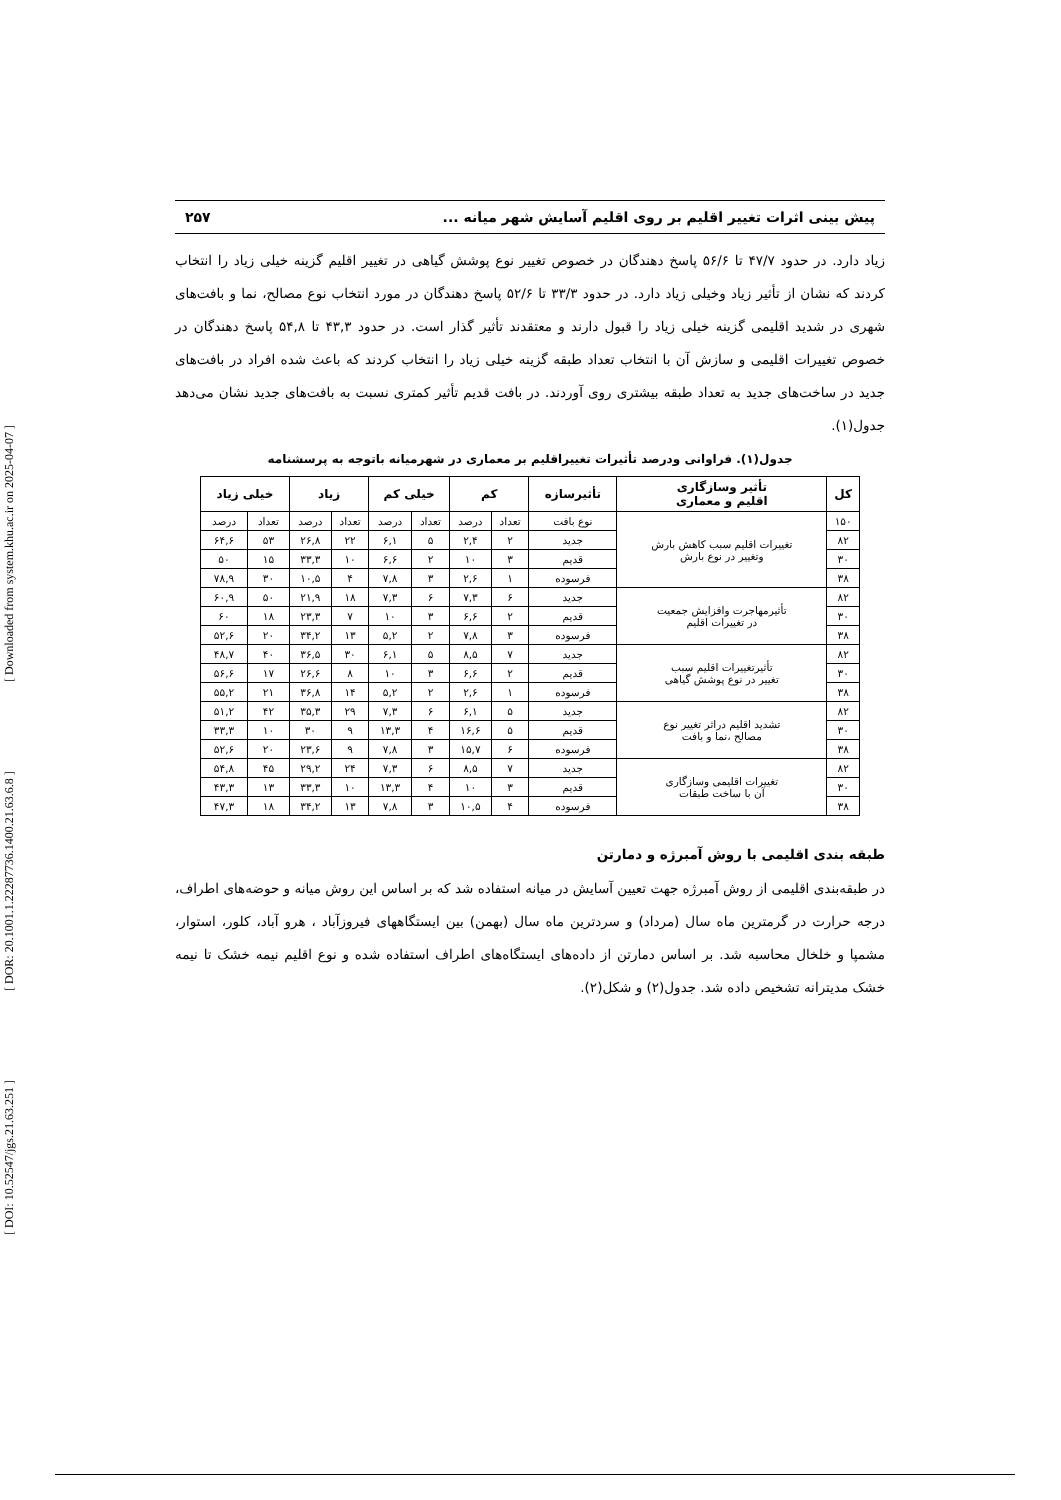[ DOI: 10.52547/jgs.21.63.251 ] [ DOR: 20.1001.1.22287736.1400.21.63.6.8 ] [ Downloaded from system.khu.ac.ir on 2025-04-07 ]
پیش بینی اثرات تغییر اقلیم بر روی اقلیم آسایش شهر میانه ... ۲۵۷
زیاد دارد. در حدود ۴۷/۷ تا ۵۶/۶ پاسخ دهندگان در خصوص تغییر نوع پوشش گیاهی در تغییر اقلیم گزینه خیلی زیاد را انتخاب کردند که نشان از تأثیر زیاد وخیلی زیاد دارد. در حدود ۳۳/۳ تا ۵۲/۶ پاسخ دهندگان در مورد انتخاب نوع مصالح، نما و بافت‌های شهری در شدید اقلیمی گزینه خیلی زیاد را قبول دارند و معتقدند تأثیر گذار است. در حدود ۴۳,۳ تا ۵۴,۸ پاسخ دهندگان در خصوص تغییرات اقلیمی و سازش آن با انتخاب تعداد طبقه گزینه خیلی زیاد را انتخاب کردند که باعث شده افراد در بافت‌های جدید در ساخت‌های جدید به تعداد طبقه بیشتری روی آوردند. در بافت قدیم تأثیر کمتری نسبت به بافت‌های جدید نشان می‌دهد جدول(۱).
جدول(۱). فراوانی ودرصد تأثیرات تغییراقلیم بر معماری در شهرمیانه باتوجه به پرسشنامه
| کل | تأثیر وسازگاری اقلیم و معماری | تأثیرسازه | کم | | خیلی کم | | زیاد | | خیلی زیاد | |
| --- | --- | --- | --- | --- | --- | --- | --- | --- | --- | --- |
| ۱۵۰ | تغییرات اقلیم سبب کاهش بارش وتغییر در نوع بارش | نوع بافت | تعداد | درصد | تعداد | درصد | تعداد | درصد | تعداد | درصد |
| ۸۲ | | جدید | ۲ | ۲,۴ | ۵ | ۶,۱ | ۲۲ | ۲۶,۸ | ۵۳ | ۶۴,۶ |
| ۳۰ | | قدیم | ۳ | ۱۰ | ۲ | ۶,۶ | ۱۰ | ۳۳,۳ | ۱۵ | ۵۰ |
| ۳۸ | | فرسوده | ۱ | ۲,۶ | ۳ | ۷,۸ | ۴ | ۱۰,۵ | ۳۰ | ۷۸,۹ |
| ۸۲ | تأثیرمهاجرت وافزایش جمعیت در تغییرات اقلیم | جدید | ۶ | ۷,۳ | ۶ | ۷,۳ | ۱۸ | ۲۱,۹ | ۵۰ | ۶۰,۹ |
| ۳۰ | | قدیم | ۲ | ۶,۶ | ۳ | ۱۰ | ۷ | ۲۳,۳ | ۱۸ | ۶۰ |
| ۳۸ | | فرسوده | ۳ | ۷,۸ | ۲ | ۵,۲ | ۱۳ | ۳۴,۲ | ۲۰ | ۵۲,۶ |
| ۸۲ | تأثیرتغییرات اقلیم سبب تغییر در نوع پوشش گیاهی | جدید | ۷ | ۸,۵ | ۵ | ۶,۱ | ۳۰ | ۳۶,۵ | ۴۰ | ۴۸,۷ |
| ۳۰ | | قدیم | ۲ | ۶,۶ | ۳ | ۱۰ | ۸ | ۲۶,۶ | ۱۷ | ۵۶,۶ |
| ۳۸ | | فرسوده | ۱ | ۲,۶ | ۲ | ۵,۲ | ۱۴ | ۳۶,۸ | ۲۱ | ۵۵,۲ |
| ۸۲ | تشدید اقلیم دراثر تغییر نوع مصالح ،نما و بافت | جدید | ۵ | ۶,۱ | ۶ | ۷,۳ | ۲۹ | ۳۵,۳ | ۴۲ | ۵۱,۲ |
| ۳۰ | | قدیم | ۵ | ۱۶,۶ | ۴ | ۱۳,۳ | ۹ | ۳۰ | ۱۰ | ۳۳,۳ |
| ۳۸ | | فرسوده | ۶ | ۱۵,۷ | ۳ | ۷,۸ | ۹ | ۲۳,۶ | ۲۰ | ۵۲,۶ |
| ۸۲ | تغییرات اقلیمی وسازگاری آن با ساخت طبقات | جدید | ۷ | ۸,۵ | ۶ | ۷,۳ | ۲۴ | ۲۹,۲ | ۴۵ | ۵۴,۸ |
| ۳۰ | | قدیم | ۳ | ۱۰ | ۴ | ۱۳,۳ | ۱۰ | ۳۳,۳ | ۱۳ | ۴۳,۳ |
| ۳۸ | | فرسوده | ۴ | ۱۰,۵ | ۳ | ۷,۸ | ۱۳ | ۳۴,۲ | ۱۸ | ۴۷,۳ |
طبقه بندی اقلیمی با روش آمبرژه و دمارتن
در طبقه‌بندی اقلیمی از روش آمبرژه جهت تعیین آسایش در میانه استفاده شد که بر اساس این روش میانه و حوضه‌های اطراف، درجه حرارت در گرمترین ماه سال (مرداد) و سردترین ماه سال (بهمن) بین ایستگاههای فیروزآباد ، هرو آباد، کلور، استوار، مشمپا و خلخال محاسبه شد. بر اساس دمارتن از داده‌های ایستگاه‌های اطراف استفاده شده و نوع اقلیم نیمه خشک تا نیمه خشک مدیترانه تشخیص داده شد. جدول(۲) و شکل(۲).